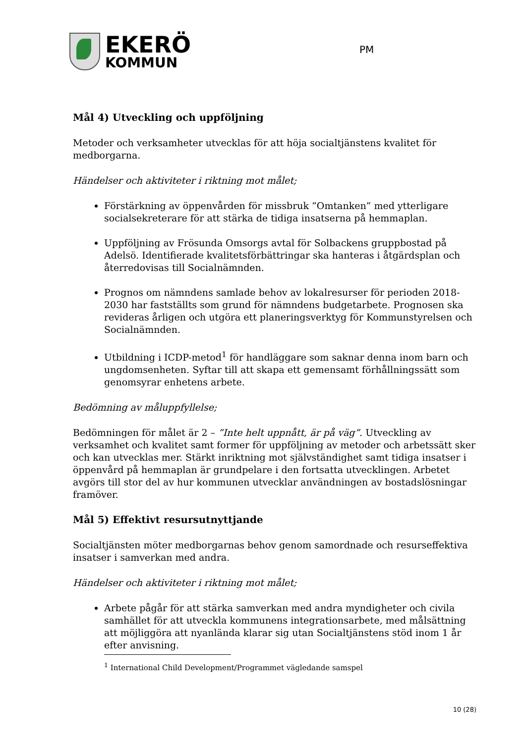EKERÖ
KOMMUN
PM
Mål 4) Utveckling och uppföljning
Metoder och verksamheter utvecklas för att höja socialtjänstens kvalitet för medborgarna.
Händelser och aktiviteter i riktning mot målet;
Förstärkning av öppenvården för missbruk ”Omtanken” med ytterligare socialsekreterare för att stärka de tidiga insatserna på hemmaplan.
Uppföljning av Frösunda Omsorgs avtal för Solbackens gruppbostad på Adelsö. Identifierade kvalitetsförbättringar ska hanteras i åtgärdsplan och återredovisas till Socialnämnden.
Prognos om nämndens samlade behov av lokalresurser för perioden 2018-2030 har fastställts som grund för nämndens budgetarbete. Prognosen ska revideras årligen och utgöra ett planeringsverktyg för Kommunstyrelsen och Socialnämnden.
Utbildning i ICDP-metod<sup>1</sup> för handläggare som saknar denna inom barn och ungdomsenheten. Syftar till att skapa ett gemensamt förhållningssätt som genomsyrar enhetens arbete.
Bedömning av måluppfyllelse;
Bedömningen för målet är 2 – ”Inte helt uppnått, är på väg”. Utveckling av verksamhet och kvalitet samt former för uppföljning av metoder och arbetssätt sker och kan utvecklas mer. Stärkt inriktning mot självständighet samt tidiga insatser i öppenvård på hemmaplan är grundpelare i den fortsatta utvecklingen. Arbetet avgörs till stor del av hur kommunen utvecklar användningen av bostadslösningar framöver.
Mål 5) Effektivt resursutnyttjande
Socialtjänsten möter medborgarnas behov genom samordnade och resurseffektiva insatser i samverkan med andra.
Händelser och aktiviteter i riktning mot målet;
Arbete pågår för att stärka samverkan med andra myndigheter och civila samhället för att utveckla kommunens integrationsarbete, med målsättning att möjliggöra att nyanlända klarar sig utan Socialtjänstens stöd inom 1 år efter anvisning.
<sup>1</sup> International Child Development/Programmet vägledande samspel
10 (28)